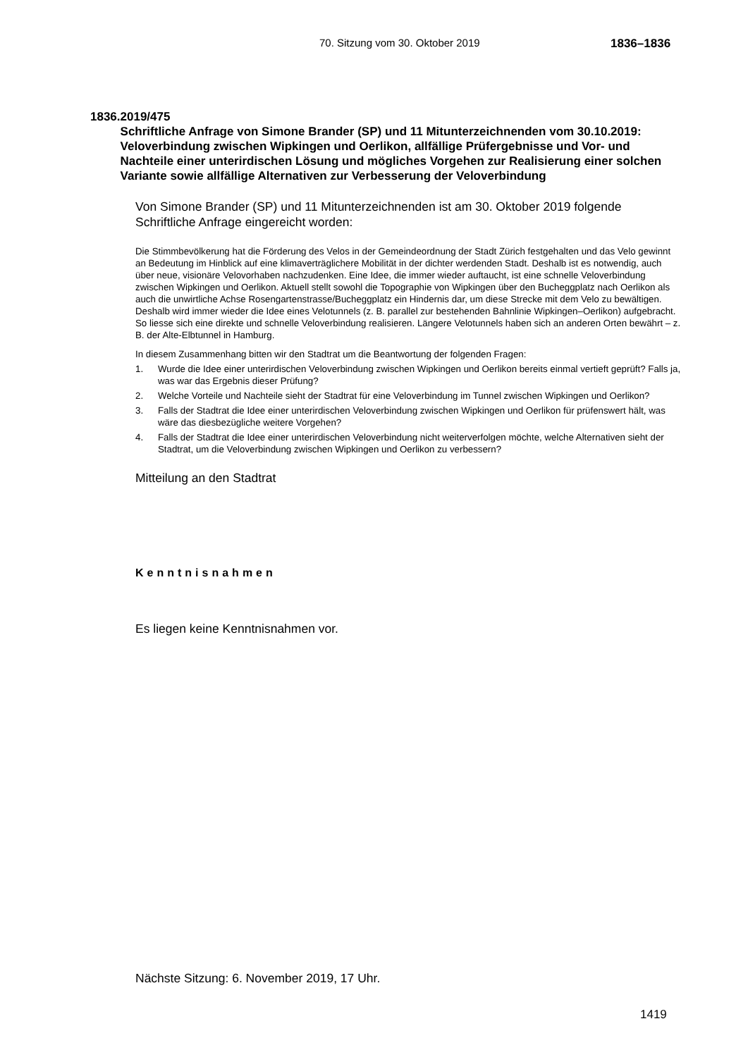70. Sitzung vom 30. Oktober 2019 1836–1836
1836. 2019/475
Schriftliche Anfrage von Simone Brander (SP) und 11 Mitunterzeichnenden vom 30.10.2019:
Veloverbindung zwischen Wipkingen und Oerlikon, allfällige Prüfergebnisse und Vor- und Nachteile einer unterirdischen Lösung und mögliches Vorgehen zur Realisierung einer solchen Variante sowie allfällige Alternativen zur Verbesserung der Veloverbindung
Von Simone Brander (SP) und 11 Mitunterzeichnenden ist am 30. Oktober 2019 folgende Schriftliche Anfrage eingereicht worden:
Die Stimmbevölkerung hat die Förderung des Velos in der Gemeindeordnung der Stadt Zürich festgehalten und das Velo gewinnt an Bedeutung im Hinblick auf eine klimaverträglichere Mobilität in der dichter werdenden Stadt. Deshalb ist es notwendig, auch über neue, visionäre Velovorhaben nachzudenken. Eine Idee, die immer wieder auftaucht, ist eine schnelle Veloverbindung zwischen Wipkingen und Oerlikon. Aktuell stellt sowohl die Topographie von Wipkingen über den Bucheggplatz nach Oerlikon als auch die unwirtliche Achse Rosengartenstrasse/Bucheggplatz ein Hindernis dar, um diese Strecke mit dem Velo zu bewältigen. Deshalb wird immer wieder die Idee eines Velotunnels (z. B. parallel zur bestehenden Bahnlinie Wipkingen–Oerlikon) aufgebracht. So liesse sich eine direkte und schnelle Veloverbindung realisieren. Längere Velotunnels haben sich an anderen Orten bewährt – z. B. der Alte-Elbtunnel in Hamburg.
In diesem Zusammenhang bitten wir den Stadtrat um die Beantwortung der folgenden Fragen:
1. Wurde die Idee einer unterirdischen Veloverbindung zwischen Wipkingen und Oerlikon bereits einmal vertieft geprüft? Falls ja, was war das Ergebnis dieser Prüfung?
2. Welche Vorteile und Nachteile sieht der Stadtrat für eine Veloverbindung im Tunnel zwischen Wipkingen und Oerlikon?
3. Falls der Stadtrat die Idee einer unterirdischen Veloverbindung zwischen Wipkingen und Oerlikon für prüfenswert hält, was wäre das diesbezügliche weitere Vorgehen?
4. Falls der Stadtrat die Idee einer unterirdischen Veloverbindung nicht weiterverfolgen möchte, welche Alternativen sieht der Stadtrat, um die Veloverbindung zwischen Wipkingen und Oerlikon zu verbessern?
Mitteilung an den Stadtrat
Kenntnisnahmen
Es liegen keine Kenntnisnahmen vor.
Nächste Sitzung: 6. November 2019, 17 Uhr.
1419